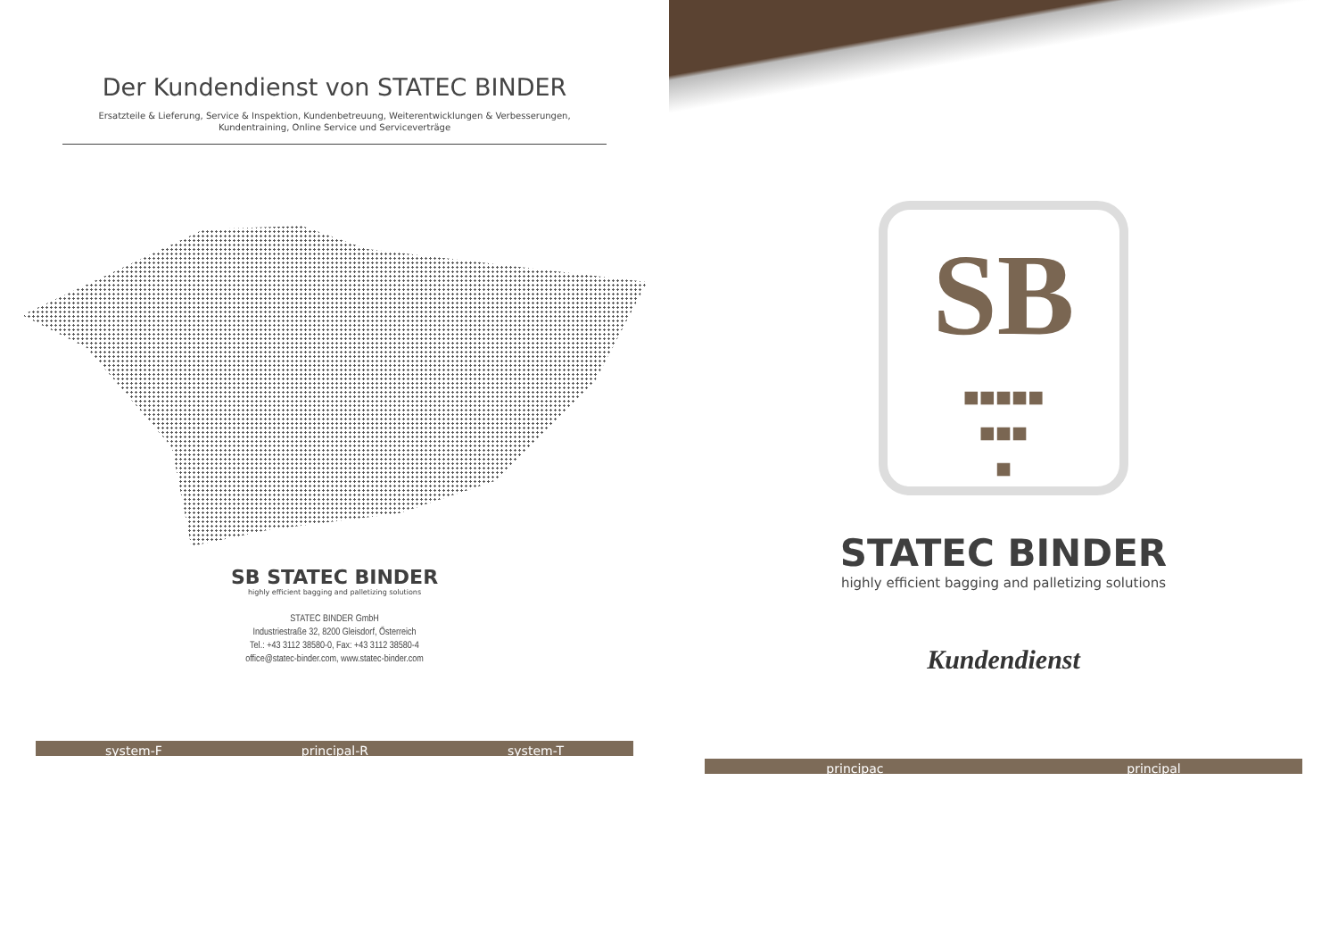Der Kundendienst von STATEC BINDER
Ersatzteile & Lieferung, Service & Inspektion, Kundenbetreuung, Weiterentwicklungen & Verbesserungen,
Kundentraining, Online Service und Serviceverträge
SB STATEC BINDER
highly efficient bagging and palletizing solutions
STATEC BINDER GmbH
Industriestraße 32, 8200 Gleisdorf, Österreich
Tel.: +43 3112 38580-0, Fax: +43 3112 38580-4
office@statec-binder.com, www.statec-binder.com
system-F principal-R system-T
SB
■■■■■
■■■
■
STATEC BINDER
highly efficient bagging and palletizing solutions
Kundendienst
principac principal